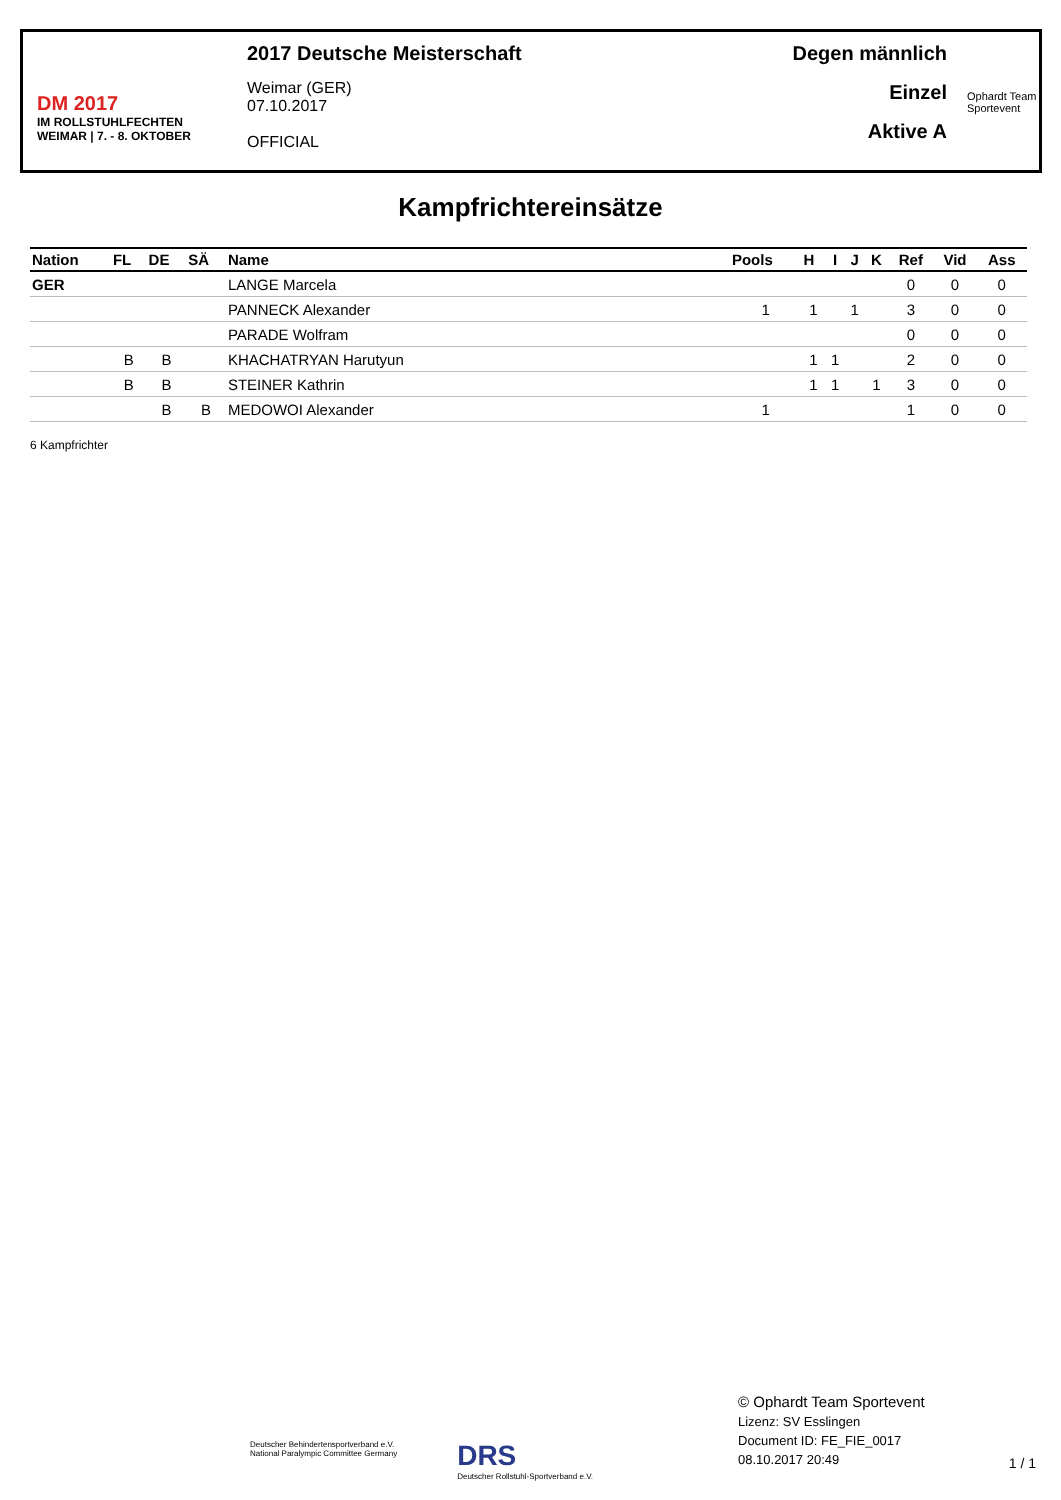DM 2017
IM ROLLSTUHLFECHTEN
WEIMAR | 7. - 8. OKTOBER
2017 Deutsche Meisterschaft
Weimar (GER)
07.10.2017
OFFICIAL
Degen männlich
Einzel
Aktive A
Ophardt Team
Sportevent
Kampfrichtereinsätze
| Nation | FL | DE | SÄ | Name | Pools | H | I | J | K | Ref | Vid | Ass |
| --- | --- | --- | --- | --- | --- | --- | --- | --- | --- | --- | --- | --- |
| GER | | | | LANGE Marcela | | | | | | 0 | 0 | 0 |
| | | | | PANNECK Alexander | 1 | 1 | | 1 | | 3 | 0 | 0 |
| | | | | PARADE Wolfram | | | | | | 0 | 0 | 0 |
| | B | B | | KHACHATRYAN Harutyun | | 1 | 1 | | | 2 | 0 | 0 |
| | B | B | | STEINER Kathrin | | 1 | 1 | | 1 | 3 | 0 | 0 |
| | | B | B | MEDOWOI Alexander | 1 | | | | | 1 | 0 | 0 |
6 Kampfrichter
Deutscher Behindertensportverband e.V.
National Paralympic Committee Germany
DRS
Deutscher Rollstuhl-Sportverband e.V.
© Ophardt Team Sportevent
Lizenz: SV Esslingen
Document ID: FE_FIE_0017
08.10.2017 20:49
1 / 1